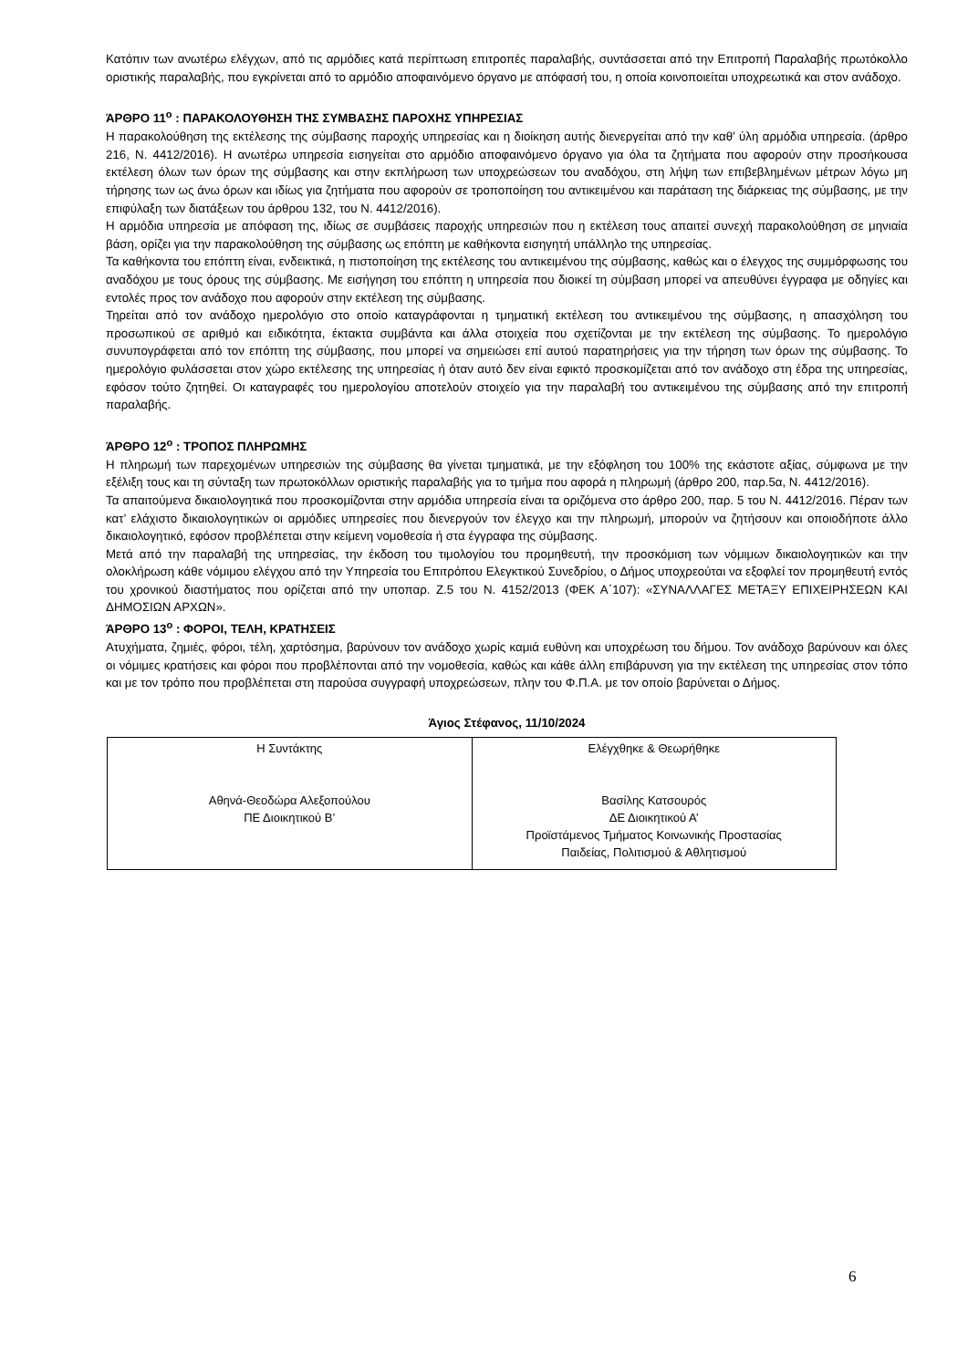Κατόπιν των ανωτέρω ελέγχων, από τις αρμόδιες κατά περίπτωση επιτροπές παραλαβής, συντάσσεται από την Επιτροπή Παραλαβής πρωτόκολλο οριστικής παραλαβής, που εγκρίνεται από το αρμόδιο αποφαινόμενο όργανο με απόφασή του, η οποία κοινοποιείται υποχρεωτικά και στον ανάδοχο.
ΆΡΘΡΟ 11<sup>ο</sup> : ΠΑΡΑΚΟΛΟΥΘΗΣΗ ΤΗΣ ΣΥΜΒΑΣΗΣ ΠΑΡΟΧΗΣ ΥΠΗΡΕΣΙΑΣ
Η παρακολούθηση της εκτέλεσης της σύμβασης παροχής υπηρεσίας και η διοίκηση αυτής διενεργείται από την καθ’ ύλη αρμόδια υπηρεσία. (άρθρο 216, Ν. 4412/2016). Η ανωτέρω υπηρεσία εισηγείται στο αρμόδιο αποφαινόμενο όργανο για όλα τα ζητήματα που αφορούν στην προσήκουσα εκτέλεση όλων των όρων της σύμβασης και στην εκπλήρωση των υποχρεώσεων του αναδόχου, στη λήψη των επιβεβλημένων μέτρων λόγω μη τήρησης των ως άνω όρων και ιδίως για ζητήματα που αφορούν σε τροποποίηση του αντικειμένου και παράταση της διάρκειας της σύμβασης, με την επιφύλαξη των διατάξεων του άρθρου 132, του Ν. 4412/2016).
Η αρμόδια υπηρεσία με απόφαση της, ιδίως σε συμβάσεις παροχής υπηρεσιών που η εκτέλεση τους απαιτεί συνεχή παρακολούθηση σε μηνιαία βάση, ορίζει για την παρακολούθηση της σύμβασης ως επόπτη με καθήκοντα εισηγητή υπάλληλο της υπηρεσίας.
Τα καθήκοντα του επόπτη είναι, ενδεικτικά, η πιστοποίηση της εκτέλεσης του αντικειμένου της σύμβασης, καθώς και ο έλεγχος της συμμόρφωσης του αναδόχου με τους όρους της σύμβασης. Με εισήγηση του επόπτη η υπηρεσία που διοικεί τη σύμβαση μπορεί να απευθύνει έγγραφα με οδηγίες και εντολές προς τον ανάδοχο που αφορούν στην εκτέλεση της σύμβασης.
Τηρείται από τον ανάδοχο ημερολόγιο στο οποίο καταγράφονται η τμηματική εκτέλεση του αντικειμένου της σύμβασης, η απασχόληση του προσωπικού σε αριθμό και ειδικότητα, έκτακτα συμβάντα και άλλα στοιχεία που σχετίζονται με την εκτέλεση της σύμβασης. Το ημερολόγιο συνυπογράφεται από τον επόπτη της σύμβασης, που μπορεί να σημειώσει επί αυτού παρατηρήσεις για την τήρηση των όρων της σύμβασης. Το ημερολόγιο φυλάσσεται στον χώρο εκτέλεσης της υπηρεσίας ή όταν αυτό δεν είναι εφικτό προσκομίζεται από τον ανάδοχο στη έδρα της υπηρεσίας, εφόσον τούτο ζητηθεί. Οι καταγραφές του ημερολογίου αποτελούν στοιχείο για την παραλαβή του αντικειμένου της σύμβασης από την επιτροπή παραλαβής.
ΆΡΘΡΟ 12<sup>ο</sup> : ΤΡΟΠΟΣ ΠΛΗΡΩΜΗΣ
Η πληρωμή των παρεχομένων υπηρεσιών της σύμβασης θα γίνεται τμηματικά, με την εξόφληση του 100% της εκάστοτε αξίας, σύμφωνα με την εξέλιξη τους και τη σύνταξη των πρωτοκόλλων οριστικής παραλαβής για το τμήμα που αφορά η πληρωμή (άρθρο 200, παρ.5α, Ν. 4412/2016).
Τα απαιτούμενα δικαιολογητικά που προσκομίζονται στην αρμόδια υπηρεσία είναι τα οριζόμενα στο άρθρο 200, παρ. 5 του Ν. 4412/2016. Πέραν των κατ’ ελάχιστο δικαιολογητικών οι αρμόδιες υπηρεσίες που διενεργούν τον έλεγχο και την πληρωμή, μπορούν να ζητήσουν και οποιοδήποτε άλλο δικαιολογητικό, εφόσον προβλέπεται στην κείμενη νομοθεσία ή στα έγγραφα της σύμβασης.
Μετά από την παραλαβή της υπηρεσίας, την έκδοση του τιμολογίου του προμηθευτή, την προσκόμιση των νόμιμων δικαιολογητικών και την ολοκλήρωση κάθε νόμιμου ελέγχου από την Υπηρεσία του Επιτρόπου Ελεγκτικού Συνεδρίου, ο Δήμος υποχρεούται να εξοφλεί τον προμηθευτή εντός του χρονικού διαστήματος που ορίζεται από την υποπαρ. Ζ.5 του Ν. 4152/2013 (ΦΕΚ Α΄107): «ΣΥΝΑΛΛΑΓΕΣ ΜΕΤΑΞΥ ΕΠΙΧΕΙΡΗΣΕΩΝ ΚΑΙ ΔΗΜΟΣΙΩΝ ΑΡΧΩΝ».
ΆΡΘΡΟ 13<sup>ο</sup> : ΦΟΡΟΙ, ΤΕΛΗ, ΚΡΑΤΗΣΕΙΣ
Ατυχήματα, ζημιές, φόροι, τέλη, χαρτόσημα, βαρύνουν τον ανάδοχο χωρίς καμιά ευθύνη και υποχρέωση του δήμου. Τον ανάδοχο βαρύνουν και όλες οι νόμιμες κρατήσεις και φόροι που προβλέπονται από την νομοθεσία, καθώς και κάθε άλλη επιβάρυνση για την εκτέλεση της υπηρεσίας στον τόπο και με τον τρόπο που προβλέπεται στη παρούσα συγγραφή υποχρεώσεων, πλην του Φ.Π.Α. με τον οποίο βαρύνεται ο Δήμος.
Άγιος Στέφανος, 11/10/2024
| Η Συντάκτης Αθηνά-Θεοδώρα Αλεξοπούλου ΠΕ Διοικητικού Β’ | Ελέγχθηκε & Θεωρήθηκε Βασίλης Κατσουρός ΔΕ Διοικητικού Α’ Προϊστάμενος Τμήματος Κοινωνικής Προστασίας Παιδείας, Πολιτισμού & Αθλητισμού |
6